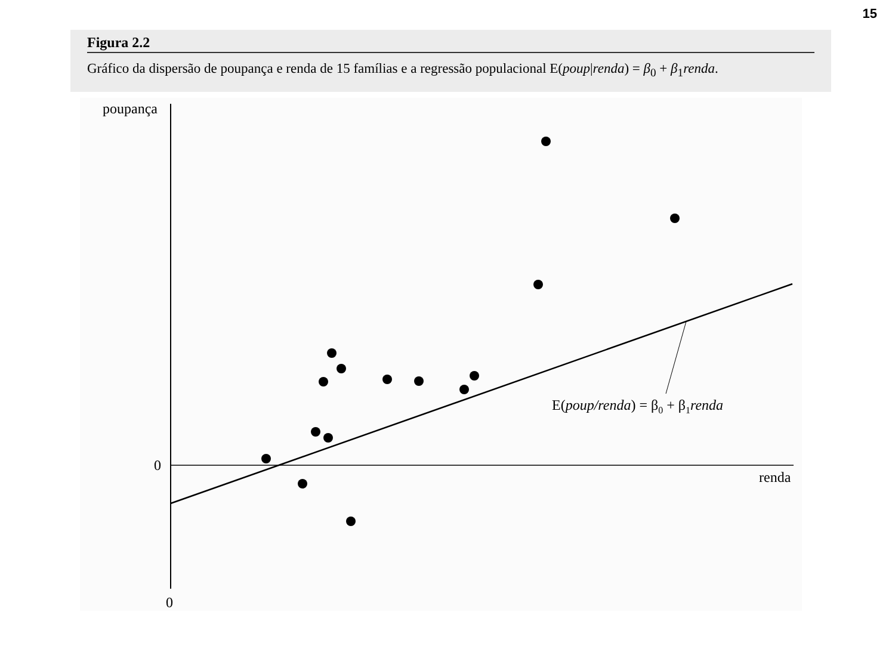15
Figura 2.2
Gráfico da dispersão de poupança e renda de 15 famílias e a regressão populacional E(poup|renda) = β<sub>0</sub> + β<sub>1</sub>renda.
poupança
0
0
renda
E(poup/renda) = β0 + β1renda